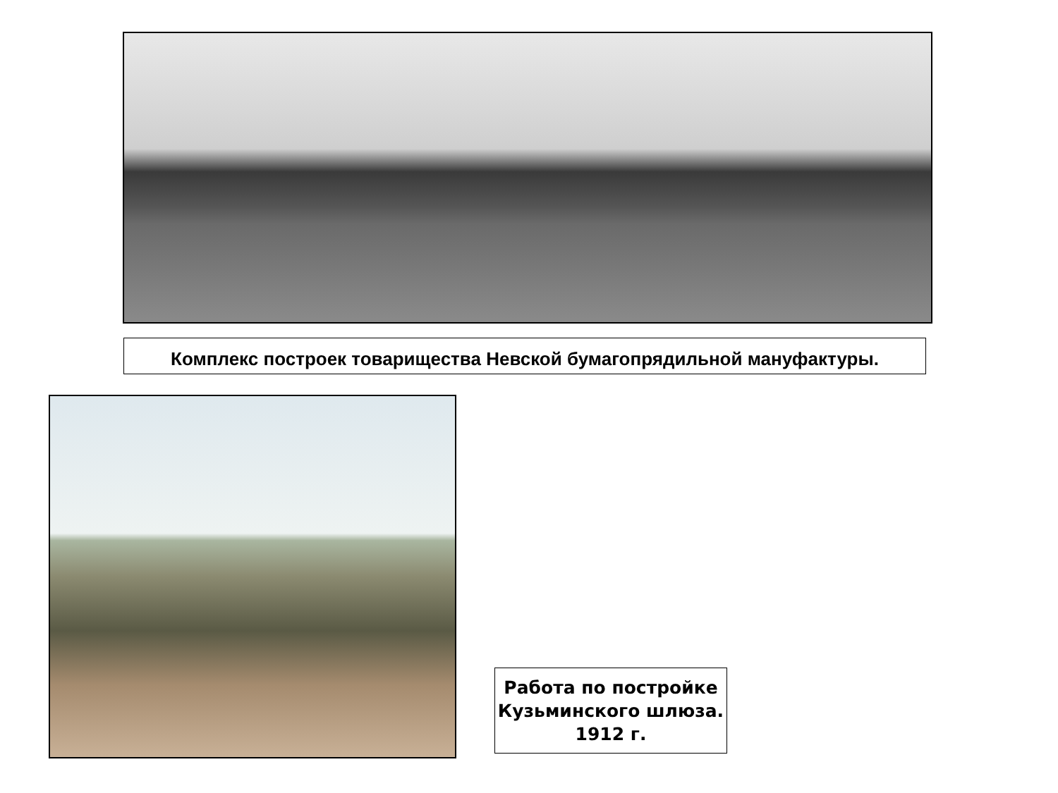Комплекс построек товарищества Невской бумагопрядильной мануфактуры.
Работа по постройке Кузьминского шлюза. 1912 г.